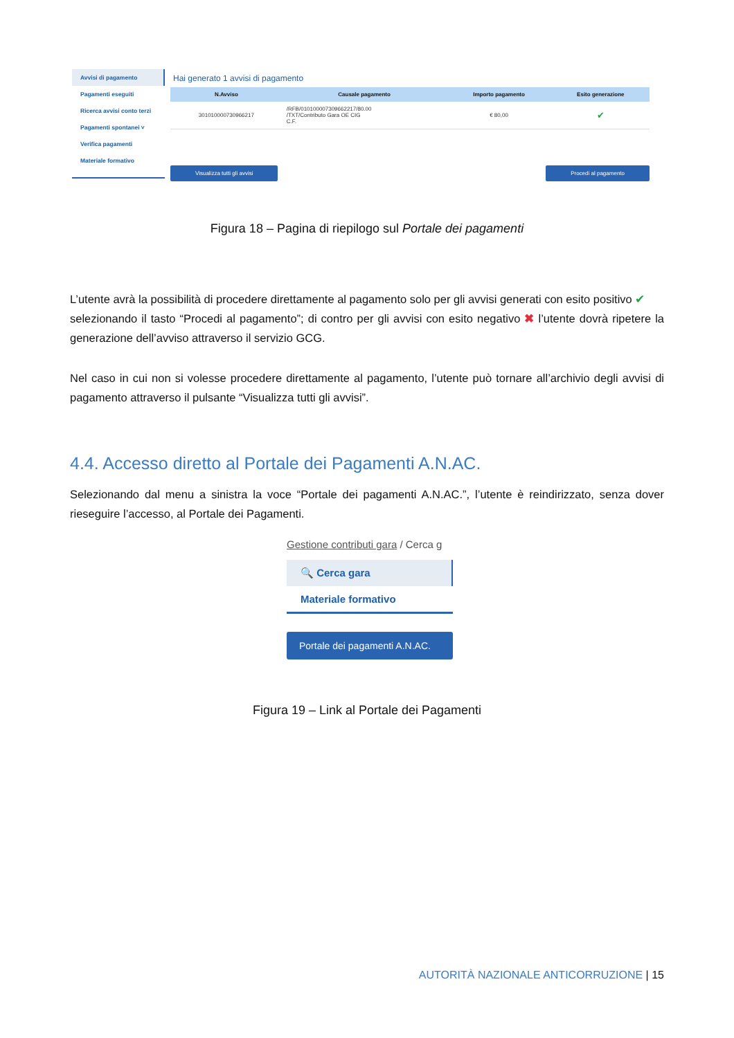Avvisi di pagamento
Pagamenti eseguiti
Ricerca avvisi conto terzi
Pagamenti spontanei ˅
Verifica pagamenti
Materiale formativo
Hai generato 1 avvisi di pagamento
| N.Avviso | Causale pagamento | Importo pagamento | Esito generazione |
| --- | --- | --- | --- |
| 301010000730966217 | /RFB/010100007309662217/80.00 /TXT/Contributo Gara OE CIG C.F. | € 80,00 | ✔ |
Visualizza tutti gli avvisi Procedi al pagamento
Figura 18 – Pagina di riepilogo sul Portale dei pagamenti
L’utente avrà la possibilità di procedere direttamente al pagamento solo per gli avvisi generati con esito positivo ✔
selezionando il tasto “Procedi al pagamento”; di contro per gli avvisi con esito negativo ✖ l’utente dovrà ripetere la generazione dell’avviso attraverso il servizio GCG.
Nel caso in cui non si volesse procedere direttamente al pagamento, l’utente può tornare all’archivio degli avvisi di pagamento attraverso il pulsante “Visualizza tutti gli avvisi”.
4.4. Accesso diretto al Portale dei Pagamenti A.N.AC.
Selezionando dal menu a sinistra la voce “Portale dei pagamenti A.N.AC.”, l’utente è reindirizzato, senza dover rieseguire l’accesso, al Portale dei Pagamenti.
Gestione contributi gara / Cerca g
🔍 Cerca gara
Materiale formativo
Portale dei pagamenti A.N.AC.
Figura 19 – Link al Portale dei Pagamenti
AUTORITÀ NAZIONALE ANTICORRUZIONE | 15